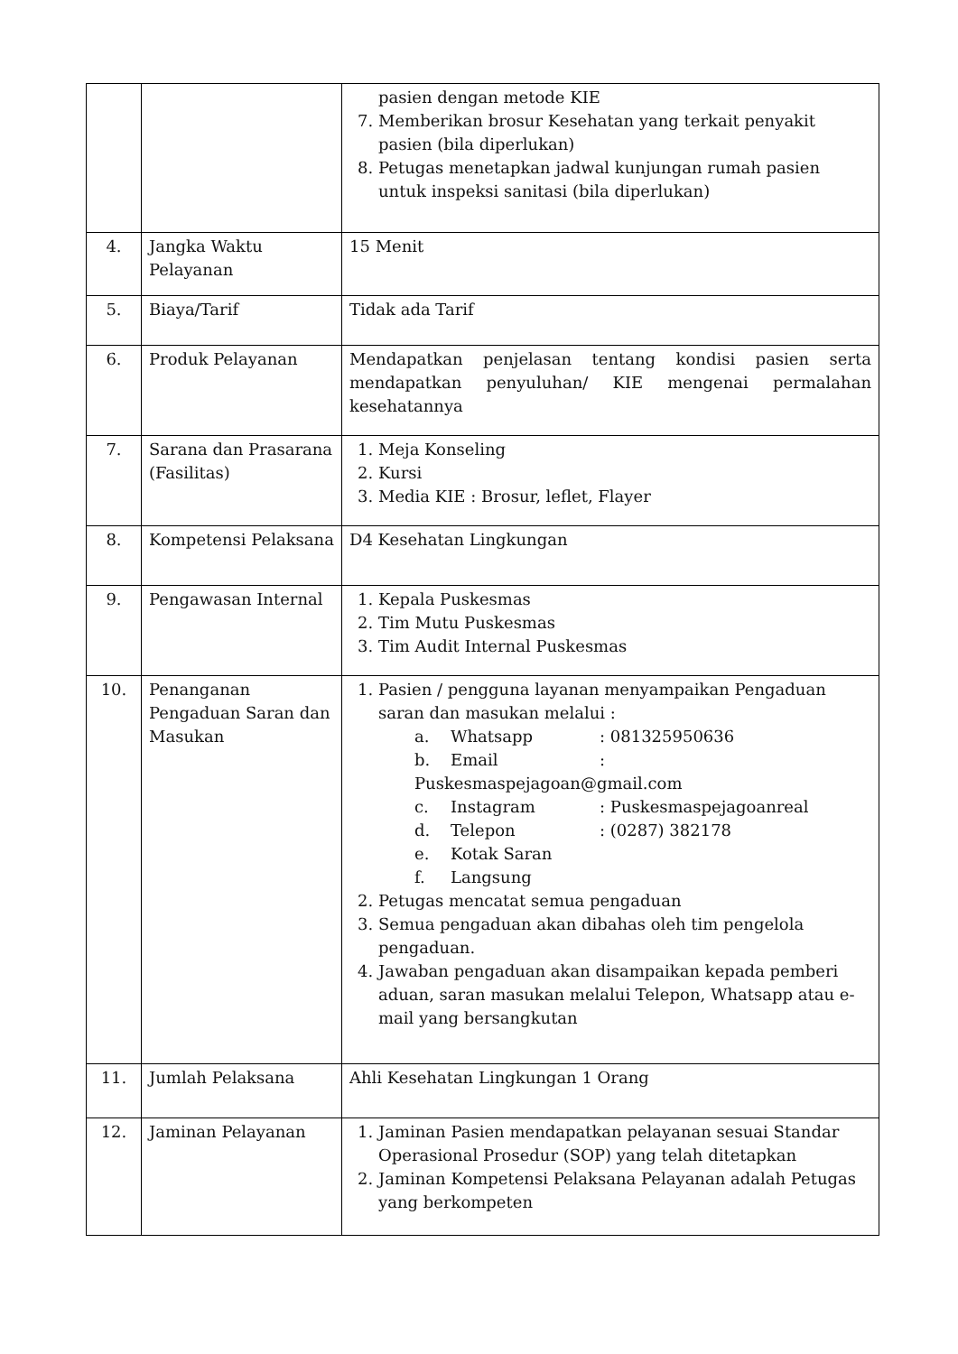| | | pasien dengan metode KIE 7. Memberikan brosur Kesehatan yang terkait penyakit pasien (bila diperlukan) 8. Petugas menetapkan jadwal kunjungan rumah pasien untuk inspeksi sanitasi (bila diperlukan) |
| 4. | Jangka Waktu Pelayanan | 15 Menit |
| 5. | Biaya/Tarif | Tidak ada Tarif |
| 6. | Produk Pelayanan | Mendapatkan penjelasan tentang kondisi pasien serta mendapatkan penyuluhan/ KIE mengenai permalahan kesehatannya |
| 7. | Sarana dan Prasarana (Fasilitas) | 1. Meja Konseling 2. Kursi 3. Media KIE : Brosur, leflet, Flayer |
| 8. | Kompetensi Pelaksana | D4 Kesehatan Lingkungan |
| 9. | Pengawasan Internal | 1. Kepala Puskesmas 2. Tim Mutu Puskesmas 3. Tim Audit Internal Puskesmas |
| 10. | Penanganan Pengaduan Saran dan Masukan | 1. Pasien / pengguna layanan menyampaikan Pengaduan saran dan masukan melalui : a. Whatsapp : 081325950636 b. Email : Puskesmaspejagoan@gmail.com c. Instagram : Puskesmaspejagoanreal d. Telepon : (0287) 382178 e. Kotak Saran f. Langsung 2. Petugas mencatat semua pengaduan 3. Semua pengaduan akan dibahas oleh tim pengelola pengaduan. 4. Jawaban pengaduan akan disampaikan kepada pemberi aduan, saran masukan melalui Telepon, Whatsapp atau e-mail yang bersangkutan |
| 11. | Jumlah Pelaksana | Ahli Kesehatan Lingkungan 1 Orang |
| 12. | Jaminan Pelayanan | 1. Jaminan Pasien mendapatkan pelayanan sesuai Standar Operasional Prosedur (SOP) yang telah ditetapkan 2. Jaminan Kompetensi Pelaksana Pelayanan adalah Petugas yang berkompeten |